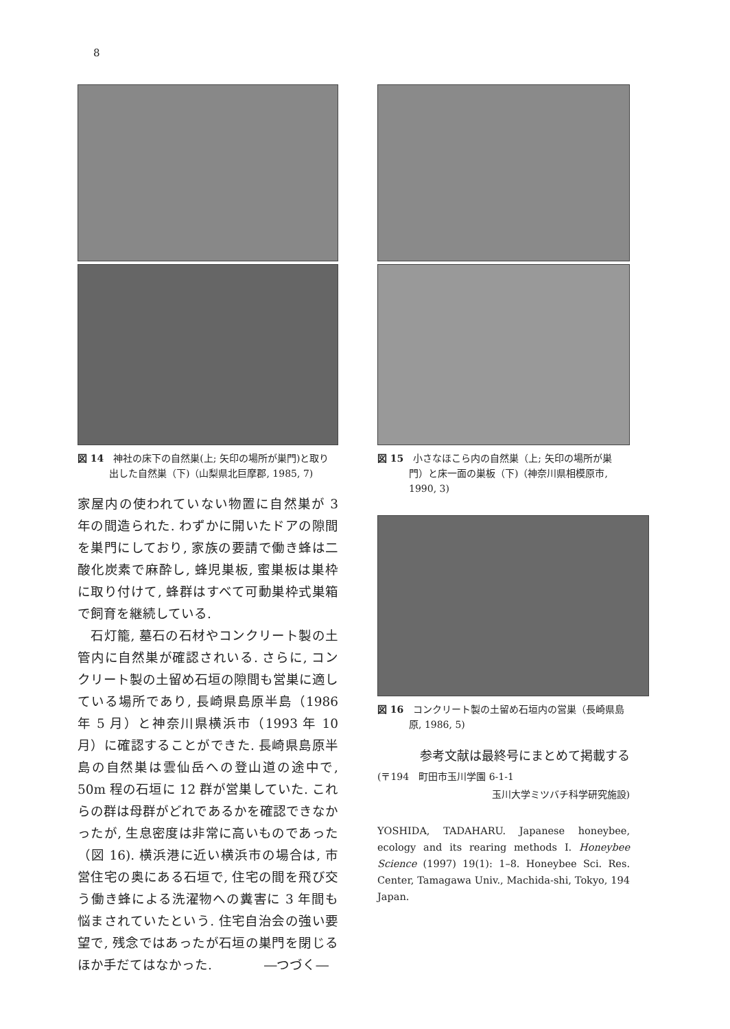8
図 14　神社の床下の自然巣(上; 矢印の場所が巣門)と取り出した自然巣（下)（山梨県北巨摩郡, 1985, 7)
家屋内の使われていない物置に自然巣が 3 年の間造られた. わずかに開いたドアの隙間を巣門にしており, 家族の要請で働き蜂は二酸化炭素で麻酔し, 蜂児巣板, 蜜巣板は巣枠に取り付けて, 蜂群はすべて可動巣枠式巣箱で飼育を継続している.
　石灯籠, 墓石の石材やコンクリート製の土管内に自然巣が確認されいる. さらに, コンクリート製の土留め石垣の隙間も営巣に適している場所であり, 長崎県島原半島（1986 年 5 月）と神奈川県横浜市（1993 年 10 月）に確認することができた. 長崎県島原半島の自然巣は雲仙岳への登山道の途中で, 50m 程の石垣に 12 群が営巣していた. これらの群は母群がどれであるかを確認できなかったが, 生息密度は非常に高いものであった（図 16). 横浜港に近い横浜市の場合は, 市営住宅の奥にある石垣で, 住宅の間を飛び交う働き蜂による洗濯物への糞害に 3 年間も悩まされていたという. 住宅自治会の強い要望で, 残念ではあったが石垣の巣門を閉じるほか手だてはなかった.　　　　―つづく―
図 15　小さなほこら内の自然巣（上; 矢印の場所が巣門）と床一面の巣板（下)（神奈川県相模原市, 1990, 3)
図 16　コンクリート製の土留め石垣内の営巣（長崎県島原, 1986, 5)
参考文献は最終号にまとめて掲載する
(〒194　町田市玉川学園 6-1-1
玉川大学ミツバチ科学研究施設)
YOSHIDA, TADAHARU. Japanese honeybee, ecology and its rearing methods I. Honeybee Science (1997) 19(1): 1–8. Honeybee Sci. Res. Center, Tamagawa Univ., Machida-shi, Tokyo, 194 Japan.